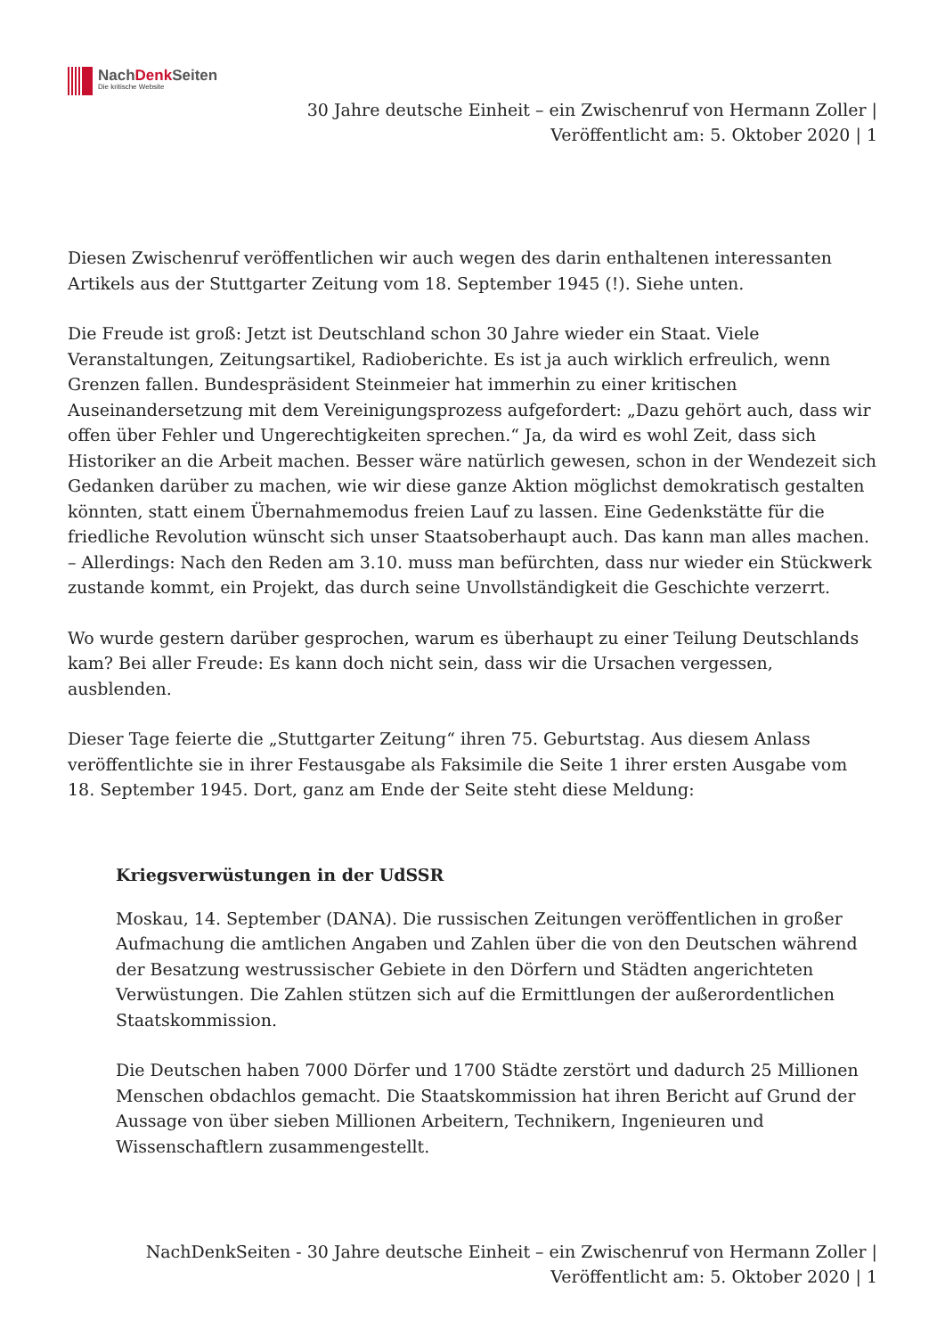NachDenk Seiten
Die kritische Website
30 Jahre deutsche Einheit – ein Zwischenruf von Hermann Zoller |
Veröffentlicht am: 5. Oktober 2020 | 1
Diesen Zwischenruf veröffentlichen wir auch wegen des darin enthaltenen interessanten Artikels aus der Stuttgarter Zeitung vom 18. September 1945 (!). Siehe unten.
Die Freude ist groß: Jetzt ist Deutschland schon 30 Jahre wieder ein Staat. Viele Veranstaltungen, Zeitungsartikel, Radioberichte. Es ist ja auch wirklich erfreulich, wenn Grenzen fallen. Bundespräsident Steinmeier hat immerhin zu einer kritischen Auseinandersetzung mit dem Vereinigungsprozess aufgefordert: „Dazu gehört auch, dass wir offen über Fehler und Ungerechtigkeiten sprechen.“ Ja, da wird es wohl Zeit, dass sich Historiker an die Arbeit machen. Besser wäre natürlich gewesen, schon in der Wendezeit sich Gedanken darüber zu machen, wie wir diese ganze Aktion möglichst demokratisch gestalten könnten, statt einem Übernahmemodus freien Lauf zu lassen. Eine Gedenkstätte für die friedliche Revolution wünscht sich unser Staatsoberhaupt auch. Das kann man alles machen. – Allerdings: Nach den Reden am 3.10. muss man befürchten, dass nur wieder ein Stückwerk zustande kommt, ein Projekt, das durch seine Unvollständigkeit die Geschichte verzerrt.
Wo wurde gestern darüber gesprochen, warum es überhaupt zu einer Teilung Deutschlands kam? Bei aller Freude: Es kann doch nicht sein, dass wir die Ursachen vergessen, ausblenden.
Dieser Tage feierte die „Stuttgarter Zeitung“ ihren 75. Geburtstag. Aus diesem Anlass veröffentlichte sie in ihrer Festausgabe als Faksimile die Seite 1 ihrer ersten Ausgabe vom 18. September 1945. Dort, ganz am Ende der Seite steht diese Meldung:
Kriegsverwüstungen in der UdSSR
Moskau, 14. September (DANA). Die russischen Zeitungen veröffentlichen in großer Aufmachung die amtlichen Angaben und Zahlen über die von den Deutschen während der Besatzung westrussischer Gebiete in den Dörfern und Städten angerichteten Verwüstungen. Die Zahlen stützen sich auf die Ermittlungen der außerordentlichen Staatskommission.
Die Deutschen haben 7000 Dörfer und 1700 Städte zerstört und dadurch 25 Millionen Menschen obdachlos gemacht. Die Staatskommission hat ihren Bericht auf Grund der Aussage von über sieben Millionen Arbeitern, Technikern, Ingenieuren und Wissenschaftlern zusammengestellt.
NachDenkSeiten - 30 Jahre deutsche Einheit – ein Zwischenruf von Hermann Zoller |
Veröffentlicht am: 5. Oktober 2020 | 1